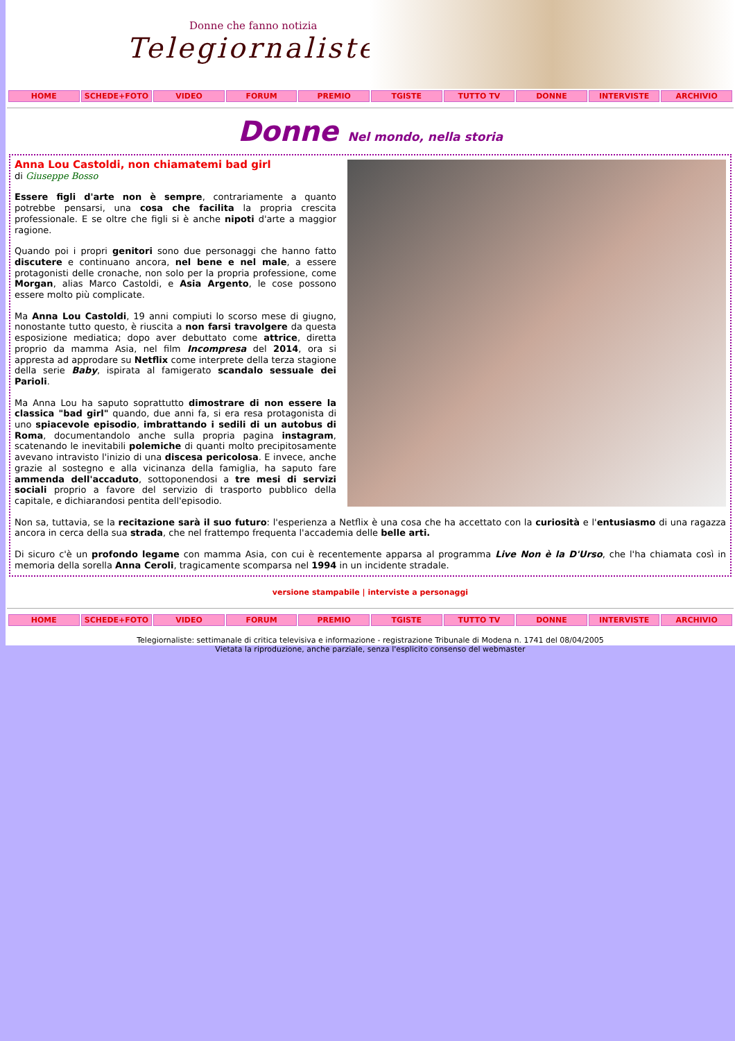Donne che fanno notizia
Telegiornaliste
HOME SCHEDE+FOTO VIDEO FORUM PREMIO TGISTE TUTTO TV DONNE INTERVISTE ARCHIVIO
Donne Nel mondo, nella storia
Anna Lou Castoldi, non chiamatemi bad girl
di Giuseppe Bosso
Essere figli d'arte non è sempre, contrariamente a quanto potrebbe pensarsi, una cosa che facilita la propria crescita professionale. E se oltre che figli si è anche nipoti d'arte a maggior ragione.
Quando poi i propri genitori sono due personaggi che hanno fatto discutere e continuano ancora, nel bene e nel male, a essere protagonisti delle cronache, non solo per la propria professione, come Morgan, alias Marco Castoldi, e Asia Argento, le cose possono essere molto più complicate.
Ma Anna Lou Castoldi, 19 anni compiuti lo scorso mese di giugno, nonostante tutto questo, è riuscita a non farsi travolgere da questa esposizione mediatica; dopo aver debuttato come attrice, diretta proprio da mamma Asia, nel film Incompresa del 2014, ora si appresta ad approdare su Netflix come interprete della terza stagione della serie Baby, ispirata al famigerato scandalo sessuale dei Parioli.
Ma Anna Lou ha saputo soprattutto dimostrare di non essere la classica "bad girl" quando, due anni fa, si era resa protagonista di uno spiacevole episodio, imbrattando i sedili di un autobus di Roma, documentandolo anche sulla propria pagina instagram, scatenando le inevitabili polemiche di quanti molto precipitosamente avevano intravisto l'inizio di una discesa pericolosa. E invece, anche grazie al sostegno e alla vicinanza della famiglia, ha saputo fare ammenda dell'accaduto, sottoponendosi a tre mesi di servizi sociali proprio a favore del servizio di trasporto pubblico della capitale, e dichiarandosi pentita dell'episodio.
Non sa, tuttavia, se la recitazione sarà il suo futuro: l'esperienza a Netflix è una cosa che ha accettato con la curiosità e l'entusiasmo di una ragazza ancora in cerca della sua strada, che nel frattempo frequenta l'accademia delle belle arti.
Di sicuro c'è un profondo legame con mamma Asia, con cui è recentemente apparsa al programma Live Non è la D'Urso, che l'ha chiamata così in memoria della sorella Anna Ceroli, tragicamente scomparsa nel 1994 in un incidente stradale.
versione stampabile | interviste a personaggi
HOME SCHEDE+FOTO VIDEO FORUM PREMIO TGISTE TUTTO TV DONNE INTERVISTE ARCHIVIO
Telegiornaliste: settimanale di critica televisiva e informazione - registrazione Tribunale di Modena n. 1741 del 08/04/2005
Vietata la riproduzione, anche parziale, senza l'esplicito consenso del webmaster